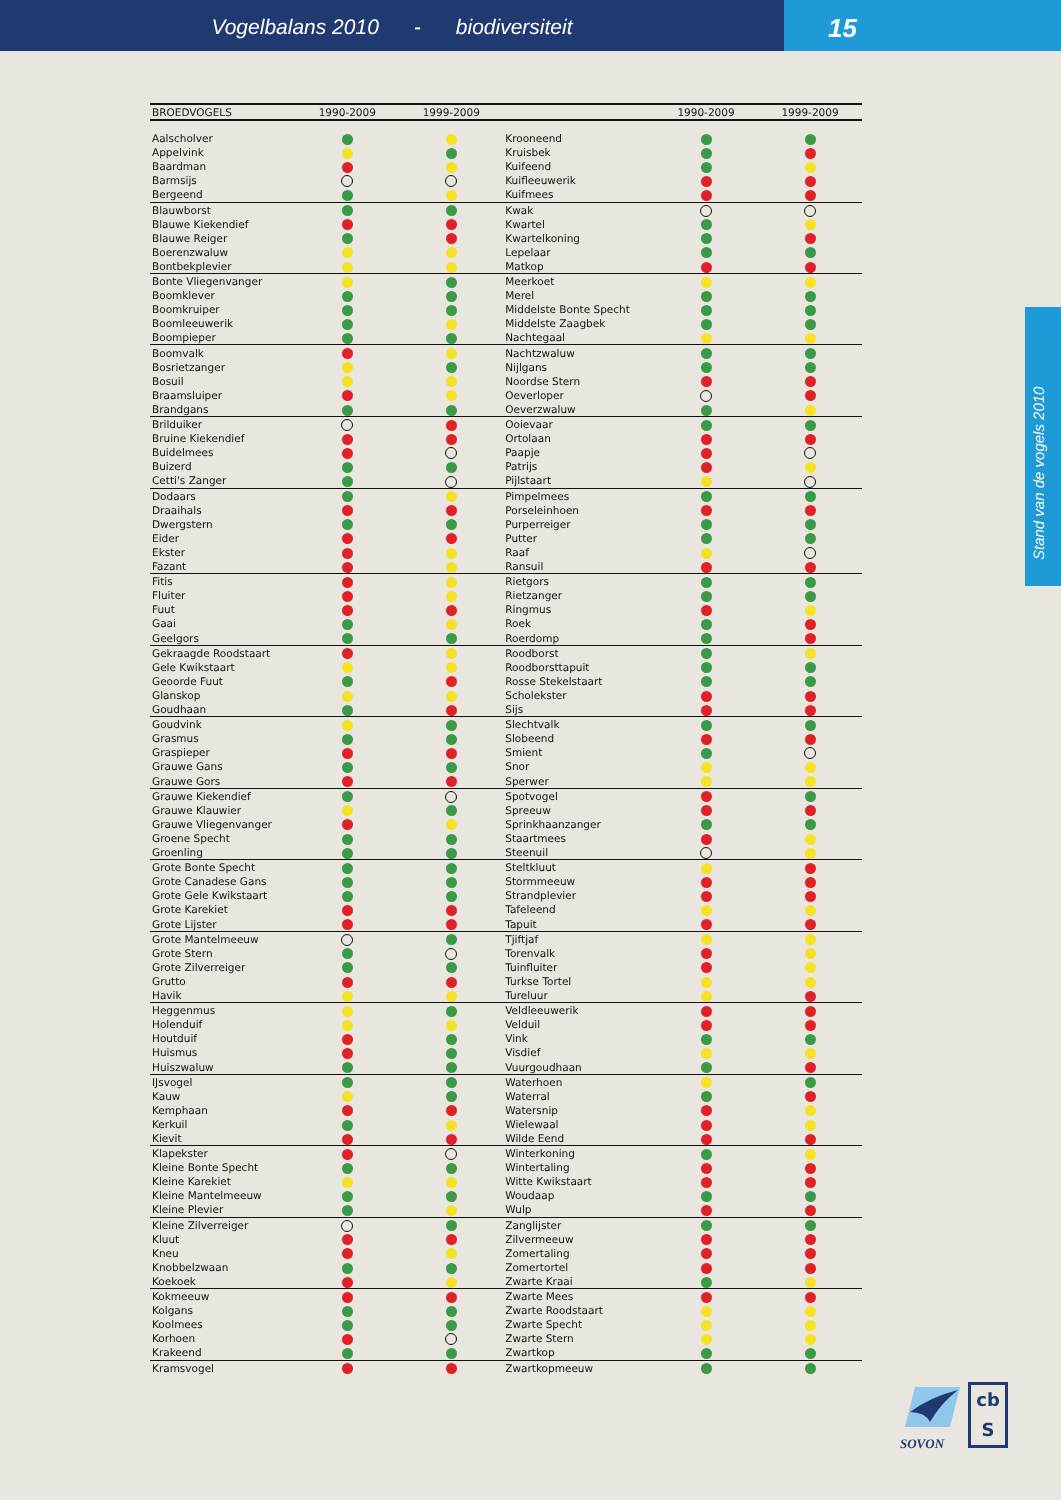Vogelbalans 2010 - biodiversiteit
15
Stand van de vogels 2010
| BROEDVOGELS | 1990-2009 | 1999-2009 | | 1990-2009 | 1999-2009 |
| --- | --- | --- | --- | --- | --- |
| Aalscholver | | | Krooneend | | |
| Appelvink | | | Kruisbek | | |
| Baardman | | | Kuifeend | | |
| Barmsijs | | | Kuifleeuwerik | | |
| Bergeend | | | Kuifmees | | |
| Blauwborst | | | Kwak | | |
| Blauwe Kiekendief | | | Kwartel | | |
| Blauwe Reiger | | | Kwartelkoning | | |
| Boerenzwaluw | | | Lepelaar | | |
| Bontbekplevier | | | Matkop | | |
| Bonte Vliegenvanger | | | Meerkoet | | |
| Boomklever | | | Merel | | |
| Boomkruiper | | | Middelste Bonte Specht | | |
| Boomleeuwerik | | | Middelste Zaagbek | | |
| Boompieper | | | Nachtegaal | | |
| Boomvalk | | | Nachtzwaluw | | |
| Bosrietzanger | | | Nijlgans | | |
| Bosuil | | | Noordse Stern | | |
| Braamsluiper | | | Oeverloper | | |
| Brandgans | | | Oeverzwaluw | | |
| Brilduiker | | | Ooievaar | | |
| Bruine Kiekendief | | | Ortolaan | | |
| Buidelmees | | | Paapje | | |
| Buizerd | | | Patrijs | | |
| Cetti's Zanger | | | Pijlstaart | | |
| Dodaars | | | Pimpelmees | | |
| Draaihals | | | Porseleinhoen | | |
| Dwergstern | | | Purperreiger | | |
| Eider | | | Putter | | |
| Ekster | | | Raaf | | |
| Fazant | | | Ransuil | | |
| Fitis | | | Rietgors | | |
| Fluiter | | | Rietzanger | | |
| Fuut | | | Ringmus | | |
| Gaai | | | Roek | | |
| Geelgors | | | Roerdomp | | |
| Gekraagde Roodstaart | | | Roodborst | | |
| Gele Kwikstaart | | | Roodborsttapuit | | |
| Geoorde Fuut | | | Rosse Stekelstaart | | |
| Glanskop | | | Scholekster | | |
| Goudhaan | | | Sijs | | |
| Goudvink | | | Slechtvalk | | |
| Grasmus | | | Slobeend | | |
| Graspieper | | | Smient | | |
| Grauwe Gans | | | Snor | | |
| Grauwe Gors | | | Sperwer | | |
| Grauwe Kiekendief | | | Spotvogel | | |
| Grauwe Klauwier | | | Spreeuw | | |
| Grauwe Vliegenvanger | | | Sprinkhaanzanger | | |
| Groene Specht | | | Staartmees | | |
| Groenling | | | Steenuil | | |
| Grote Bonte Specht | | | Steltkluut | | |
| Grote Canadese Gans | | | Stormmeeuw | | |
| Grote Gele Kwikstaart | | | Strandplevier | | |
| Grote Karekiet | | | Tafeleend | | |
| Grote Lijster | | | Tapuit | | |
| Grote Mantelmeeuw | | | Tjiftjaf | | |
| Grote Stern | | | Torenvalk | | |
| Grote Zilverreiger | | | Tuinfluiter | | |
| Grutto | | | Turkse Tortel | | |
| Havik | | | Tureluur | | |
| Heggenmus | | | Veldleeuwerik | | |
| Holenduif | | | Velduil | | |
| Houtduif | | | Vink | | |
| Huismus | | | Visdief | | |
| Huiszwaluw | | | Vuurgoudhaan | | |
| IJsvogel | | | Waterhoen | | |
| Kauw | | | Waterral | | |
| Kemphaan | | | Watersnip | | |
| Kerkuil | | | Wielewaal | | |
| Kievit | | | Wilde Eend | | |
| Klapekster | | | Winterkoning | | |
| Kleine Bonte Specht | | | Wintertaling | | |
| Kleine Karekiet | | | Witte Kwikstaart | | |
| Kleine Mantelmeeuw | | | Woudaap | | |
| Kleine Plevier | | | Wulp | | |
| Kleine Zilverreiger | | | Zanglijster | | |
| Kluut | | | Zilvermeeuw | | |
| Kneu | | | Zomertaling | | |
| Knobbelzwaan | | | Zomertortel | | |
| Koekoek | | | Zwarte Kraai | | |
| Kokmeeuw | | | Zwarte Mees | | |
| Kolgans | | | Zwarte Roodstaart | | |
| Koolmees | | | Zwarte Specht | | |
| Korhoen | | | Zwarte Stern | | |
| Krakeend | | | Zwartkop | | |
| Kramsvogel | | | Zwartkopmeeuw | | |
SOVON
cb
S